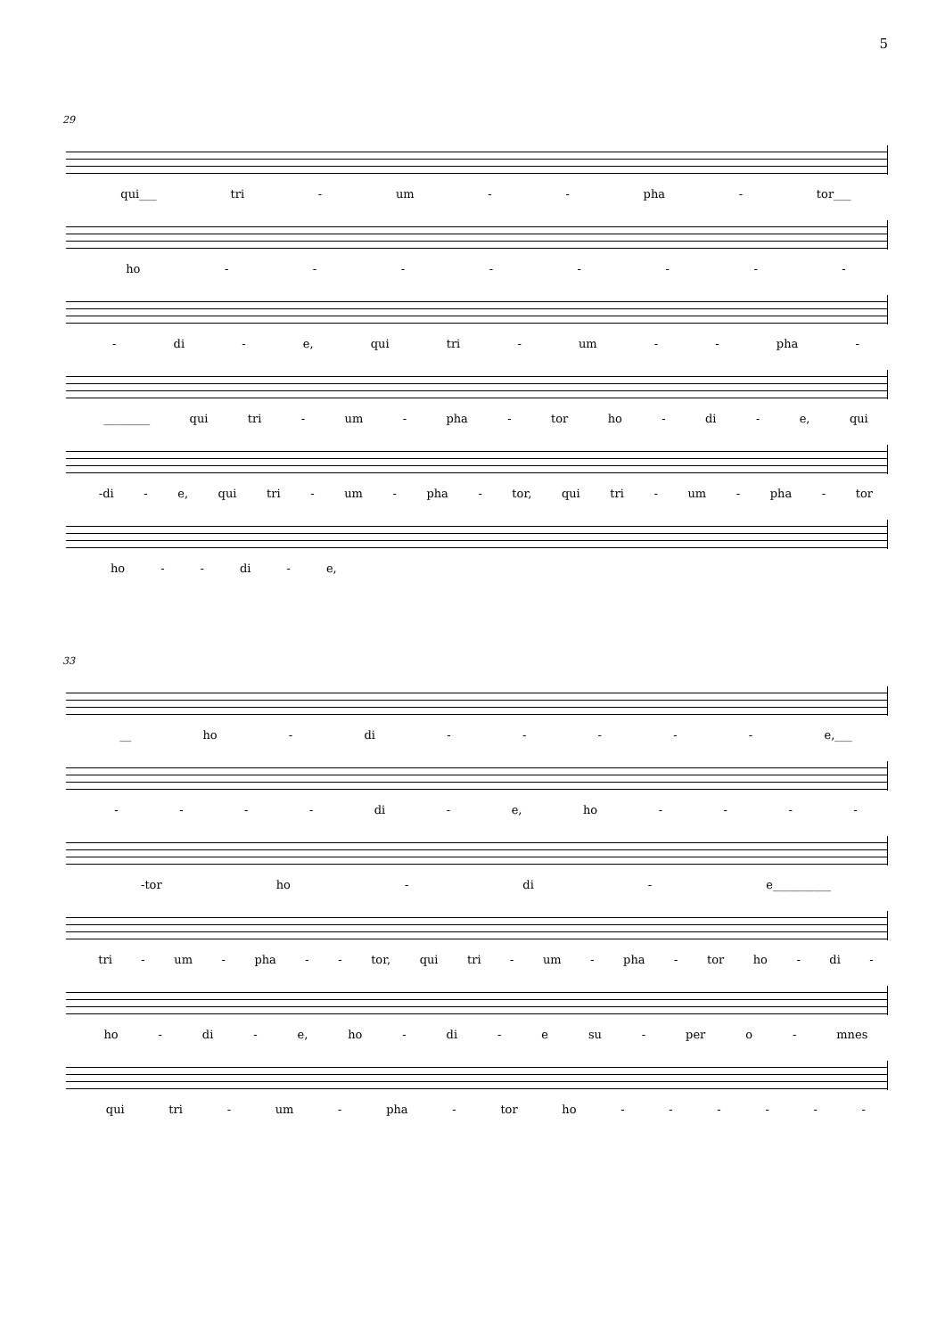5
29
qui___ tri - um - - pha - tor___
ho - - - - - - - -
- di - e, qui tri - um - - pha -
________ qui tri - um - pha - tor ho - di - e, qui
-di - e, qui tri - um - pha - tor, qui tri - um - pha - tor
ho - - di - e,
33
__ ho - di - - - - - e,___
- - - - di - e, ho - - - -
-tor ho - di - e__________
tri - um - pha - - tor, qui tri - um - pha - tor ho - di -
ho - di - e, ho - di - e su - per o - mnes
qui tri - um - pha - tor ho - - - - - -